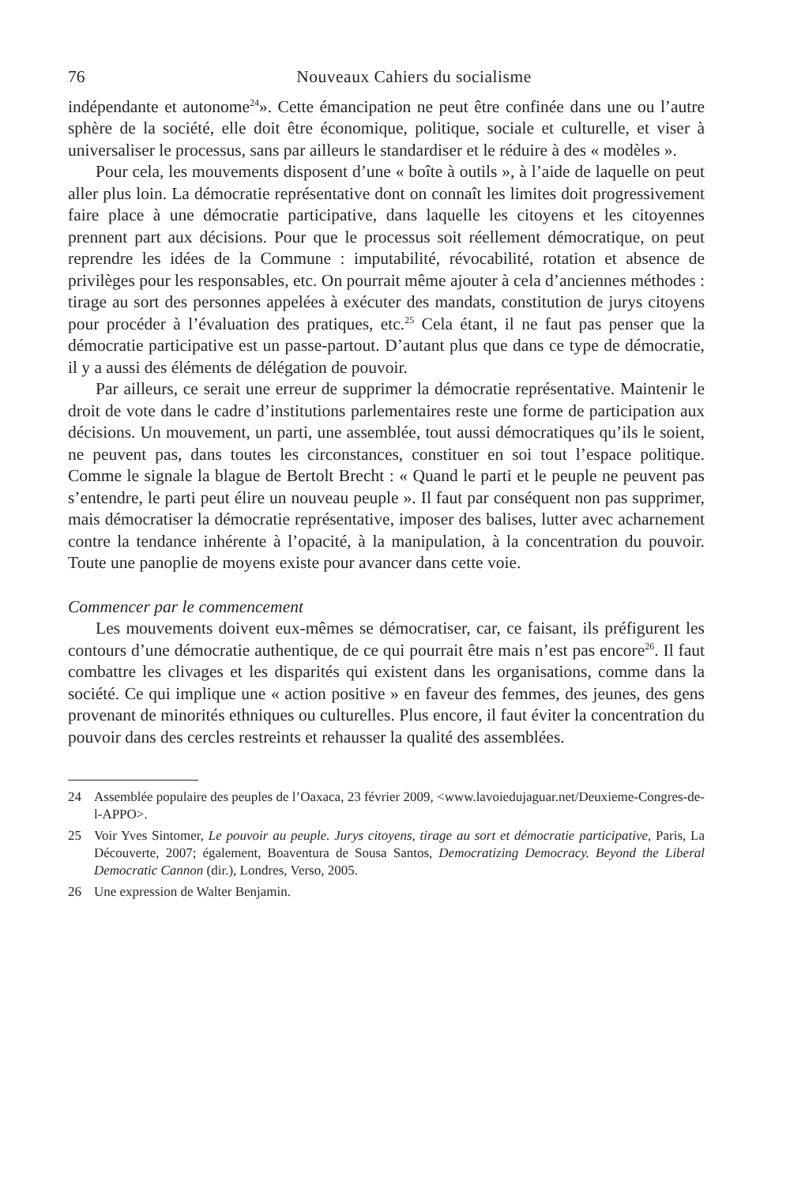76 Nouveaux Cahiers du socialisme
indépendante et autonome<sup>24</sup>». Cette émancipation ne peut être confinée dans une ou l’autre sphère de la société, elle doit être économique, politique, sociale et culturelle, et viser à universaliser le processus, sans par ailleurs le standardiser et le réduire à des « modèles ».
Pour cela, les mouvements disposent d’une « boîte à outils », à l’aide de laquelle on peut aller plus loin. La démocratie représentative dont on connaît les limites doit progressivement faire place à une démocratie participative, dans laquelle les citoyens et les citoyennes prennent part aux décisions. Pour que le processus soit réellement démocratique, on peut reprendre les idées de la Commune : imputabilité, révocabilité, rotation et absence de privilèges pour les responsables, etc. On pourrait même ajouter à cela d’anciennes méthodes : tirage au sort des personnes appelées à exécuter des mandats, constitution de jurys citoyens pour procéder à l’évaluation des pratiques, etc.<sup>25</sup> Cela étant, il ne faut pas penser que la démocratie participative est un passe-partout. D’autant plus que dans ce type de démocratie, il y a aussi des éléments de délégation de pouvoir.
Par ailleurs, ce serait une erreur de supprimer la démocratie représentative. Maintenir le droit de vote dans le cadre d’institutions parlementaires reste une forme de participation aux décisions. Un mouvement, un parti, une assemblée, tout aussi démocratiques qu’ils le soient, ne peuvent pas, dans toutes les circonstances, constituer en soi tout l’espace politique. Comme le signale la blague de Bertolt Brecht : « Quand le parti et le peuple ne peuvent pas s’entendre, le parti peut élire un nouveau peuple ». Il faut par conséquent non pas supprimer, mais démocratiser la démocratie représentative, imposer des balises, lutter avec acharnement contre la tendance inhérente à l’opacité, à la manipulation, à la concentration du pouvoir. Toute une panoplie de moyens existe pour avancer dans cette voie.
Commencer par le commencement
Les mouvements doivent eux-mêmes se démocratiser, car, ce faisant, ils préfigurent les contours d’une démocratie authentique, de ce qui pourrait être mais n’est pas encore<sup>26</sup>. Il faut combattre les clivages et les disparités qui existent dans les organisations, comme dans la société. Ce qui implique une « action positive » en faveur des femmes, des jeunes, des gens provenant de minorités ethniques ou culturelles. Plus encore, il faut éviter la concentration du pouvoir dans des cercles restreints et rehausser la qualité des assemblées.
24 Assemblée populaire des peuples de l’Oaxaca, 23 février 2009, <www.lavoiedujaguar.net/Deuxieme-Congres-de-l-APPO>.
25 Voir Yves Sintomer, Le pouvoir au peuple. Jurys citoyens, tirage au sort et démocratie participative, Paris, La Découverte, 2007; également, Boaventura de Sousa Santos, Democratizing Democracy. Beyond the Liberal Democratic Cannon (dir.), Londres, Verso, 2005.
26 Une expression de Walter Benjamin.